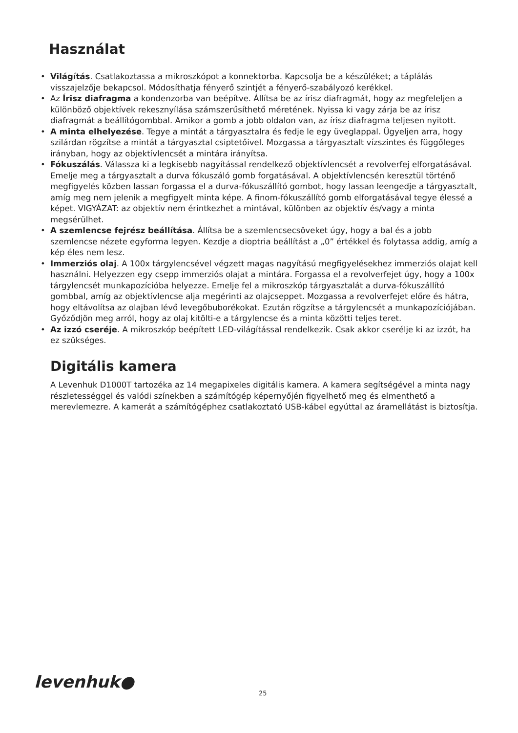Használat
• Világítás. Csatlakoztassa a mikroszkópot a konnektorba. Kapcsolja be a készüléket; a táplálás visszajelzője bekapcsol. Módosíthatja fényerő szintjét a fényerő-szabályozó kerékkel.
• Az Írisz diafragma a kondenzorba van beépítve. Állítsa be az írisz diafragmát, hogy az megfeleljen a különböző objektívek rekesznyílása számszerűsíthető méretének. Nyissa ki vagy zárja be az írisz diafragmát a beállítógombbal. Amikor a gomb a jobb oldalon van, az írisz diafragma teljesen nyitott.
• A minta elhelyezése. Tegye a mintát a tárgyasztalra és fedje le egy üveglappal. Ügyeljen arra, hogy szilárdan rögzítse a mintát a tárgyasztal csiptetőivel. Mozgassa a tárgyasztalt vízszintes és függőleges irányban, hogy az objektívlencsét a mintára irányítsa.
• Fókuszálás. Válassza ki a legkisebb nagyítással rendelkező objektívlencsét a revolverfej elforgatásával. Emelje meg a tárgyasztalt a durva fókuszáló gomb forgatásával. A objektívlencsén keresztül történő megfigyelés közben lassan forgassa el a durva-fókuszállító gombot, hogy lassan leengedje a tárgyasztalt, amíg meg nem jelenik a megfigyelt minta képe. A finom-fókuszállító gomb elforgatásával tegye élessé a képet. VIGYÁZAT: az objektív nem érintkezhet a mintával, különben az objektív és/vagy a minta megsérülhet.
• A szemlencse fejrész beállítása. Állítsa be a szemlencsecsöveket úgy, hogy a bal és a jobb szemlencse nézete egyforma legyen. Kezdje a dioptria beállítást a „0” értékkel és folytassa addig, amíg a kép éles nem lesz.
• Immerziós olaj. A 100x tárgylencsével végzett magas nagyítású megfigyelésekhez immerziós olajat kell használni. Helyezzen egy csepp immerziós olajat a mintára. Forgassa el a revolverfejet úgy, hogy a 100x tárgylencsét munkapozícióba helyezze. Emelje fel a mikroszkóp tárgyasztalát a durva-fókuszállító gombbal, amíg az objektívlencse alja megérinti az olajcseppet. Mozgassa a revolverfejet előre és hátra, hogy eltávolítsa az olajban lévő levegőbuborékokat. Ezután rögzítse a tárgylencsét a munkapozíciójában. Győződjön meg arról, hogy az olaj kitölti-e a tárgylencse és a minta közötti teljes teret.
• Az izzó cseréje. A mikroszkóp beépített LED-világítással rendelkezik. Csak akkor cserélje ki az izzót, ha ez szükséges.
Digitális kamera
A Levenhuk D1000T tartozéka az 14 megapixeles digitális kamera. A kamera segítségével a minta nagy részletességgel és valódi színekben a számítógép képernyőjén figyelhető meg és elmenthető a merevlemezre. A kamerát a számítógéphez csatlakoztató USB-kábel egyúttal az áramellátást is biztosítja.
levenhuk● 25